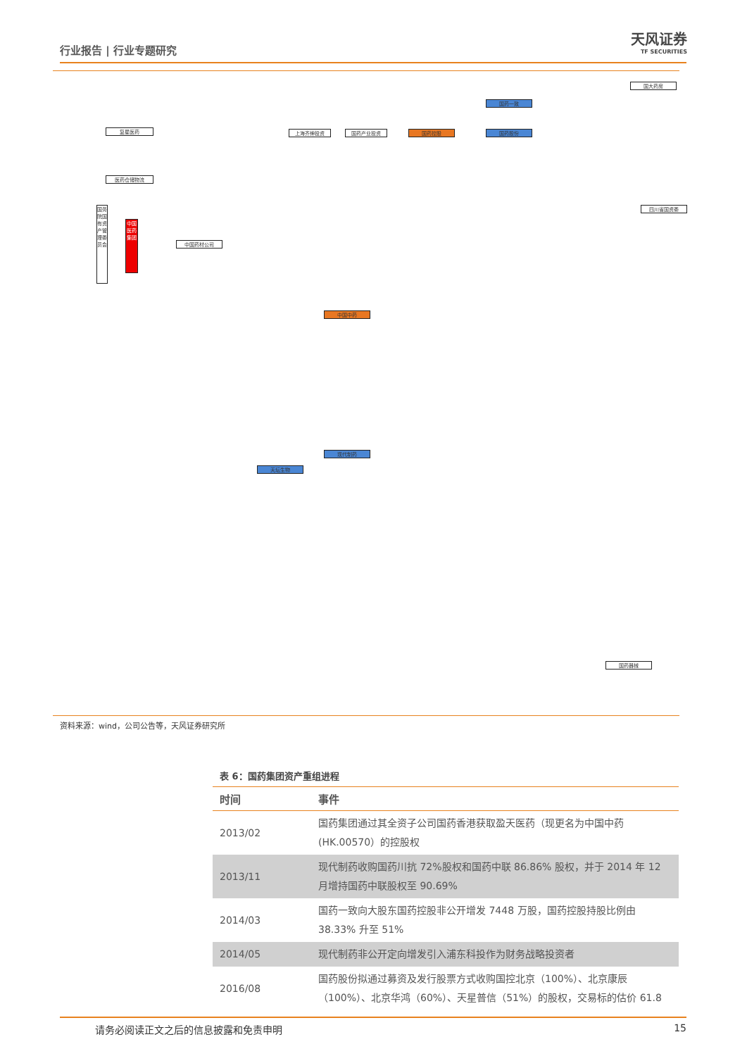行业报告 | 行业专题研究
天风证券
TF SECURITIES
复星医药
医药仓储物流
国务院国有资产管理委员会
中国医药集团
中国药材公司
上海齐绅投资 国药产业投资 国药控股
国药一致
国药股份
中国中药
现代制药
天坛生物
四川省国资委
国大药房
国药器械
资料来源：wind，公司公告等，天风证券研究所
表 6：国药集团资产重组进程
| 时间 | 事件 |
| --- | --- |
| 2013/02 | 国药集团通过其全资子公司国药香港获取盈天医药（现更名为中国中药(HK.00570）的控股权 |
| 2013/11 | 现代制药收购国药川抗 72%股权和国药中联 86.86% 股权，并于 2014 年 12 月增持国药中联股权至 90.69% |
| 2014/03 | 国药一致向大股东国药控股非公开增发 7448 万股，国药控股持股比例由 38.33% 升至 51% |
| 2014/05 | 现代制药非公开定向增发引入浦东科投作为财务战略投资者 |
| 2016/08 | 国药股份拟通过募资及发行股票方式收购国控北京（100%）、北京康辰（100%）、北京华鸿（60%）、天星普信（51%）的股权，交易标的估价 61.8 |
请务必阅读正文之后的信息披露和免责申明 15